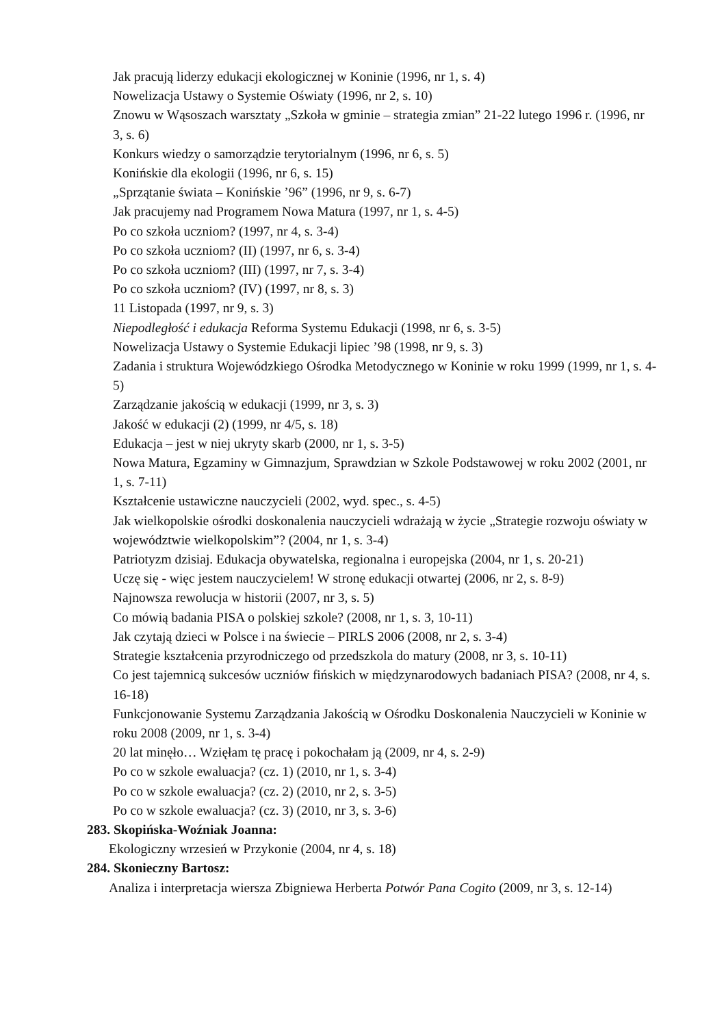Jak pracują liderzy edukacji ekologicznej w Koninie (1996, nr 1, s. 4)
Nowelizacja Ustawy o Systemie Oświaty (1996, nr 2, s. 10)
Znowu w Wąsoszach warsztaty „Szkoła w gminie – strategia zmian” 21-22 lutego 1996 r. (1996, nr 3, s. 6)
Konkurs wiedzy o samorządzie terytorialnym (1996, nr 6, s. 5)
Konińskie dla ekologii (1996, nr 6, s. 15)
„Sprzątanie świata – Konińskie ’96” (1996, nr 9, s. 6-7)
Jak pracujemy nad Programem Nowa Matura (1997, nr 1, s. 4-5)
Po co szkoła uczniom? (1997, nr 4, s. 3-4)
Po co szkoła uczniom? (II) (1997, nr 6, s. 3-4)
Po co szkoła uczniom? (III) (1997, nr 7, s. 3-4)
Po co szkoła uczniom? (IV) (1997, nr 8, s. 3)
11 Listopada (1997, nr 9, s. 3)
Niepodległość i edukacja Reforma Systemu Edukacji (1998, nr 6, s. 3-5)
Nowelizacja Ustawy o Systemie Edukacji lipiec ’98 (1998, nr 9, s. 3)
Zadania i struktura Wojewódzkiego Ośrodka Metodycznego w Koninie w roku 1999 (1999, nr 1, s. 4-5)
Zarządzanie jakością w edukacji (1999, nr 3, s. 3)
Jakość w edukacji (2) (1999, nr 4/5, s. 18)
Edukacja – jest w niej ukryty skarb (2000, nr 1, s. 3-5)
Nowa Matura, Egzaminy w Gimnazjum, Sprawdzian w Szkole Podstawowej w roku 2002 (2001, nr 1, s. 7-11)
Kształcenie ustawiczne nauczycieli (2002, wyd. spec., s. 4-5)
Jak wielkopolskie ośrodki doskonalenia nauczycieli wdrażają w życie „Strategie rozwoju oświaty w województwie wielkopolskim”? (2004, nr 1, s. 3-4)
Patriotyzm dzisiaj. Edukacja obywatelska, regionalna i europejska (2004, nr 1, s. 20-21)
Uczę się - więc jestem nauczycielem! W stronę edukacji otwartej (2006, nr 2, s. 8-9)
Najnowsza rewolucja w historii (2007, nr 3, s. 5)
Co mówią badania PISA o polskiej szkole? (2008, nr 1, s. 3, 10-11)
Jak czytają dzieci w Polsce i na świecie – PIRLS 2006 (2008, nr 2, s. 3-4)
Strategie kształcenia przyrodniczego od przedszkola do matury (2008, nr 3, s. 10-11)
Co jest tajemnicą sukcesów uczniów fińskich w międzynarodowych badaniach PISA? (2008, nr 4, s. 16-18)
Funkcjonowanie Systemu Zarządzania Jakością w Ośrodku Doskonalenia Nauczycieli w Koninie w roku 2008 (2009, nr 1, s. 3-4)
20 lat minęło… Wzięłam tę pracę i pokochałam ją (2009, nr 4, s. 2-9)
Po co w szkole ewaluacja? (cz. 1) (2010, nr 1, s. 3-4)
Po co w szkole ewaluacja? (cz. 2) (2010, nr 2, s. 3-5)
Po co w szkole ewaluacja? (cz. 3) (2010, nr 3, s. 3-6)
283. Skopińska-Woźniak Joanna:
Ekologiczny wrzesień w Przykonie (2004, nr 4, s. 18)
284. Skonieczny Bartosz:
Analiza i interpretacja wiersza Zbigniewa Herberta Potwór Pana Cogito (2009, nr 3, s. 12-14)